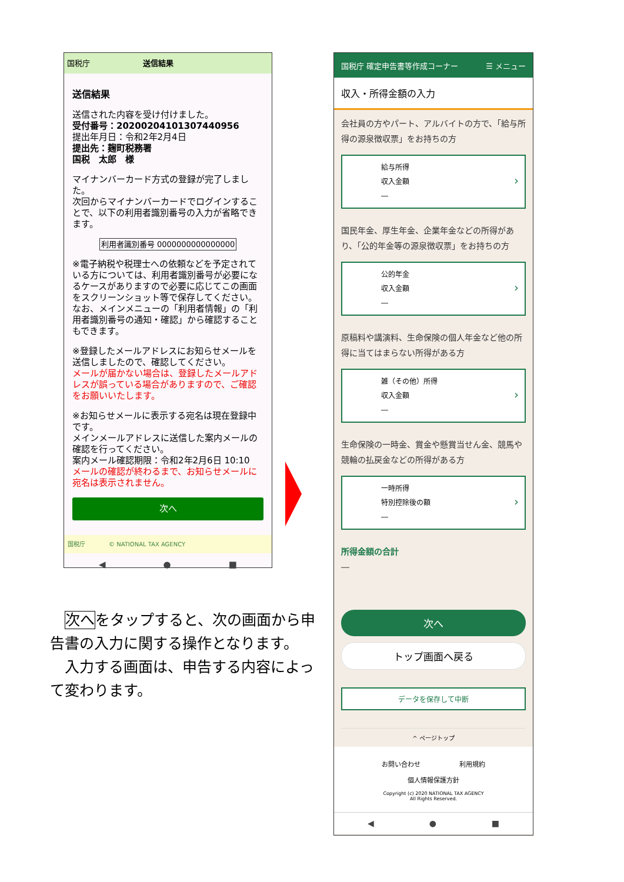国税庁 送信結果
送信結果
送信された内容を受け付けました。
受付番号：20200204101307440956
提出年月日：令和2年2月4日
提出先：麹町税務署
国税　太郎　様
マイナンバーカード方式の登録が完了しました。
次回からマイナンバーカードでログインすることで、以下の利用者識別番号の入力が省略できます。
利用者識別番号 0000000000000000
※電子納税や税理士への依頼などを予定されている方については、利用者識別番号が必要になるケースがありますので必要に応じてこの画面をスクリーンショット等で保存してください。なお、メインメニューの「利用者情報」の「利用者識別番号の通知・確認」から確認することもできます。
※登録したメールアドレスにお知らせメールを送信しましたので、確認してください。
メールが届かない場合は、登録したメールアドレスが誤っている場合がありますので、ご確認をお願いいたします。
※お知らせメールに表示する宛名は現在登録中です。
メインメールアドレスに送信した案内メールの確認を行ってください。
案内メール確認期限：令和2年2月6日 10:10
メールの確認が終わるまで、お知らせメールに宛名は表示されません。
次へ
国税庁　　　　© NATIONAL TAX AGENCY
◀ ● ■
国税庁 確定申告書等作成コーナー ☰ メニュー
収入・所得金額の入力
会社員の方やパート、アルバイトの方で、「給与所得の源泉徴収票」をお持ちの方
給与所得
収入金額
―
国民年金、厚生年金、企業年金などの所得があり、「公的年金等の源泉徴収票」をお持ちの方
公的年金
収入金額
―
原稿料や講演料、生命保険の個人年金など他の所得に当てはまらない所得がある方
雑（その他）所得
収入金額
―
生命保険の一時金、賞金や懸賞当せん金、競馬や競輪の払戻金などの所得がある方
一時所得
特別控除後の額
―
所得金額の合計
―
次へ
トップ画面へ戻る
データを保存して中断
^ ページトップ
お問い合わせ　　　　　　利用規約
個人情報保護方針
Copyright (c) 2020 NATIONAL TAX AGENCY
All Rights Reserved.
◀ ● ■
　次へをタップすると、次の画面から申告書の入力に関する操作となります。
　入力する画面は、申告する内容によって変わります。